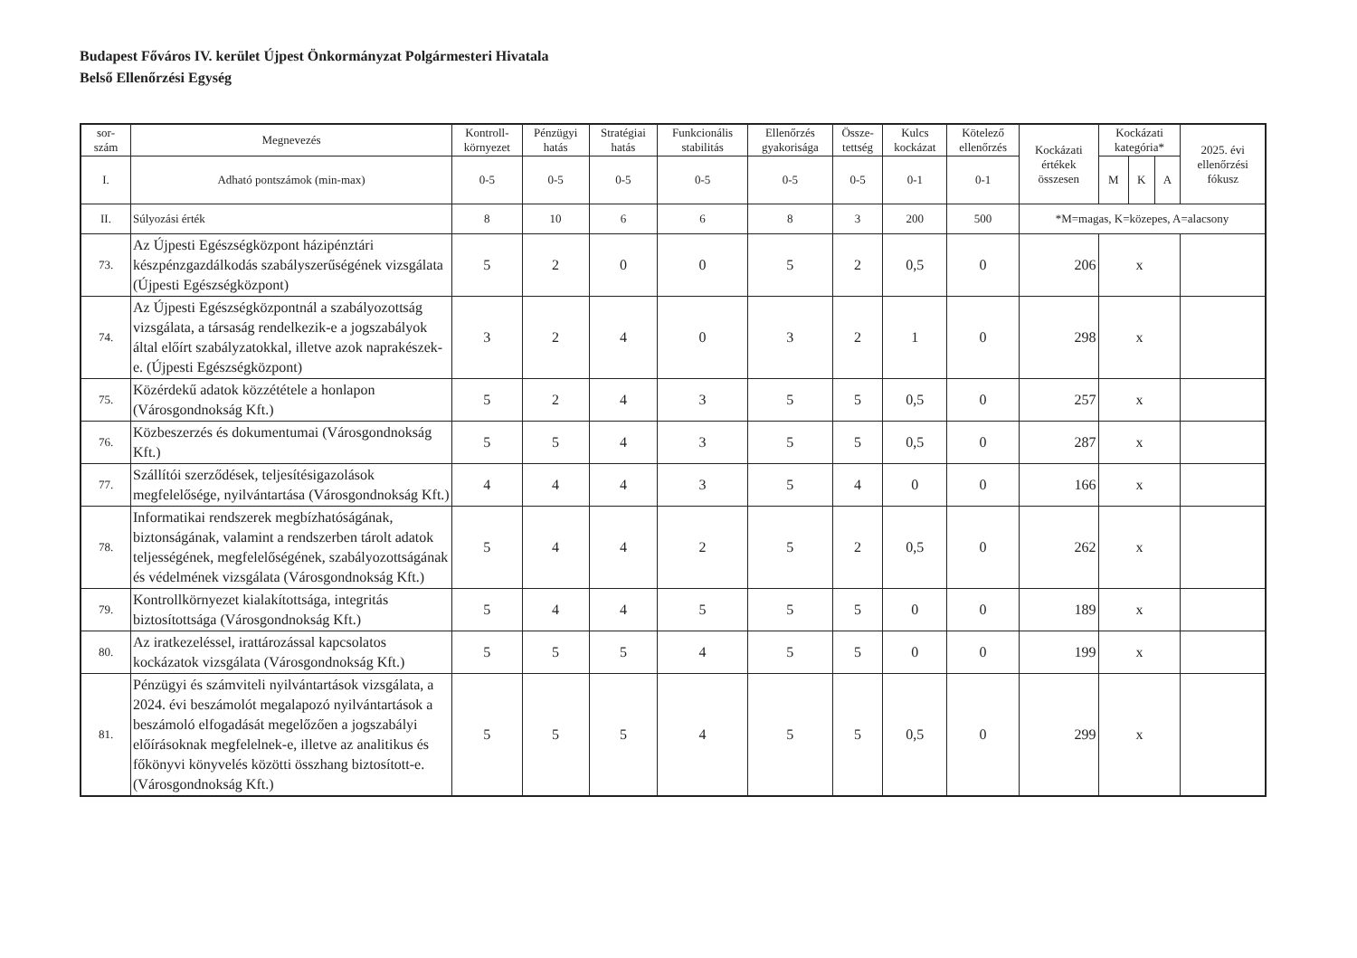Budapest Főváros IV. kerület Újpest Önkormányzat Polgármesteri Hivatala
Belső Ellenőrzési Egység
| sor- szám | Megnevezés | Kontroll- környezet | Pénzügyi hatás | Stratégiai hatás | Funkcionális stabilitás | Ellenőrzés gyakorisága | Össze- tettség | Kulcs kockázat | Kötelező ellenőrzés | Kockázati értékek összesen | Kockázati kategória* | | | 2025. évi ellenőrzési fókusz |
| --- | --- | --- | --- | --- | --- | --- | --- | --- | --- | --- | --- | --- | --- | --- |
| I. | Adható pontszámok (min-max) | 0-5 | 0-5 | 0-5 | 0-5 | 0-5 | 0-5 | 0-1 | 0-1 | | M | K | A | |
| II. | Súlyozási érték | 8 | 10 | 6 | 6 | 8 | 3 | 200 | 500 | *M=magas, K=közepes, A=alacsony | | | | |
| 73. | Az Újpesti Egészségközpont házipénztári készpénzgazdálkodás szabályszerűségének vizsgálata (Újpesti Egészségközpont) | 5 | 2 | 0 | 0 | 5 | 2 | 0,5 | 0 | 206 | x | | | |
| 74. | Az Újpesti Egészségközpontnál a szabályozottság vizsgálata, a társaság rendelkezik-e a jogszabályok által előírt szabályzatokkal, illetve azok naprakészek-e. (Újpesti Egészségközpont) | 3 | 2 | 4 | 0 | 3 | 2 | 1 | 0 | 298 | x | | | |
| 75. | Közérdekű adatok közzététele a honlapon (Városgondnokság Kft.) | 5 | 2 | 4 | 3 | 5 | 5 | 0,5 | 0 | 257 | x | | | |
| 76. | Közbeszerzés és dokumentumai (Városgondnokság Kft.) | 5 | 5 | 4 | 3 | 5 | 5 | 0,5 | 0 | 287 | x | | | |
| 77. | Szállítói szerződések, teljesítésigazolások megfelelősége, nyilvántartása (Városgondnokság Kft.) | 4 | 4 | 4 | 3 | 5 | 4 | 0 | 0 | 166 | x | | | |
| 78. | Informatikai rendszerek megbízhatóságának, biztonságának, valamint a rendszerben tárolt adatok teljességének, megfelelőségének, szabályozottságának és védelmének vizsgálata (Városgondnokság Kft.) | 5 | 4 | 4 | 2 | 5 | 2 | 0,5 | 0 | 262 | x | | | |
| 79. | Kontrollkörnyezet kialakítottsága, integritás biztosítottsága (Városgondnokság Kft.) | 5 | 4 | 4 | 5 | 5 | 5 | 0 | 0 | 189 | x | | | |
| 80. | Az iratkezeléssel, irattározással kapcsolatos kockázatok vizsgálata (Városgondnokság Kft.) | 5 | 5 | 5 | 4 | 5 | 5 | 0 | 0 | 199 | x | | | |
| 81. | Pénzügyi és számviteli nyilvántartások vizsgálata, a 2024. évi beszámolót megalapozó nyilvántartások a beszámoló elfogadását megelőzően a jogszabályi előírásoknak megfelelnek-e, illetve az analitikus és főkönyvi könyvelés közötti összhang biztosított-e. (Városgondnokság Kft.) | 5 | 5 | 5 | 4 | 5 | 5 | 0,5 | 0 | 299 | x | | | |